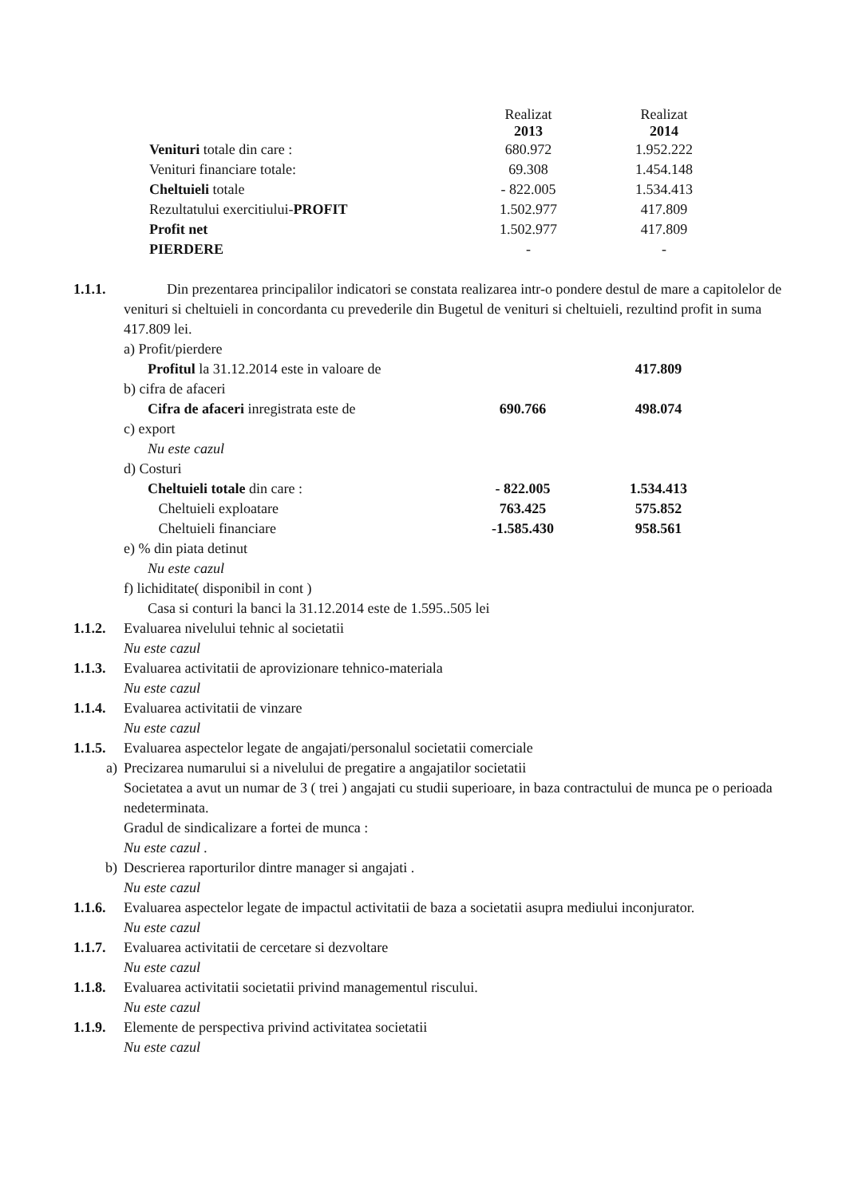| | Realizat 2013 | Realizat 2014 |
| Venituri totale din care : | 680.972 | 1.952.222 |
| Venituri financiare totale: | 69.308 | 1.454.148 |
| Cheltuieli totale | - 822.005 | 1.534.413 |
| Rezultatului exercitiului- PROFIT | 1.502.977 | 417.809 |
| Profit net | 1.502.977 | 417.809 |
| PIERDERE | - | - |
1.1.1. Din prezentarea principalilor indicatori se constata realizarea intr-o pondere destul de mare a capitolelor de venituri si cheltuieli in concordanta cu prevederile din Bugetul de venituri si cheltuieli, rezultind profit in suma 417.809 lei.
a) Profit/pierdere
| Profitul la 31.12.2014 este in valoare de | | 417.809 |
b) cifra de afaceri
| Cifra de afaceri inregistrata este de | 690.766 | 498.074 |
c) export
Nu este cazul
d) Costuri
| Cheltuieli totale din care : | - 822.005 | 1.534.413 |
| Cheltuieli exploatare | 763.425 | 575.852 |
| Cheltuieli financiare | -1.585.430 | 958.561 |
e) % din piata detinut
Nu este cazul
f) lichiditate( disponibil in cont )
Casa si conturi la banci la 31.12.2014 este de 1.595..505 lei
1.1.2. Evaluarea nivelului tehnic al societatii
Nu este cazul
1.1.3. Evaluarea activitatii de aprovizionare tehnico-materiala
Nu este cazul
1.1.4. Evaluarea activitatii de vinzare
Nu este cazul
1.1.5. Evaluarea aspectelor legate de angajati/personalul societatii comerciale
a) Precizarea numarului si a nivelului de pregatire a angajatilor societatii
Societatea a avut un numar de 3 ( trei ) angajati cu studii superioare, in baza contractului de munca pe o perioada nedeterminata.
Gradul de sindicalizare a fortei de munca :
Nu este cazul .
b) Descrierea raporturilor dintre manager si angajati .
Nu este cazul
1.1.6. Evaluarea aspectelor legate de impactul activitatii de baza a societatii asupra mediului inconjurator.
Nu este cazul
1.1.7. Evaluarea activitatii de cercetare si dezvoltare
Nu este cazul
1.1.8. Evaluarea activitatii societatii privind managementul riscului.
Nu este cazul
1.1.9. Elemente de perspectiva privind activitatea societatii
Nu este cazul